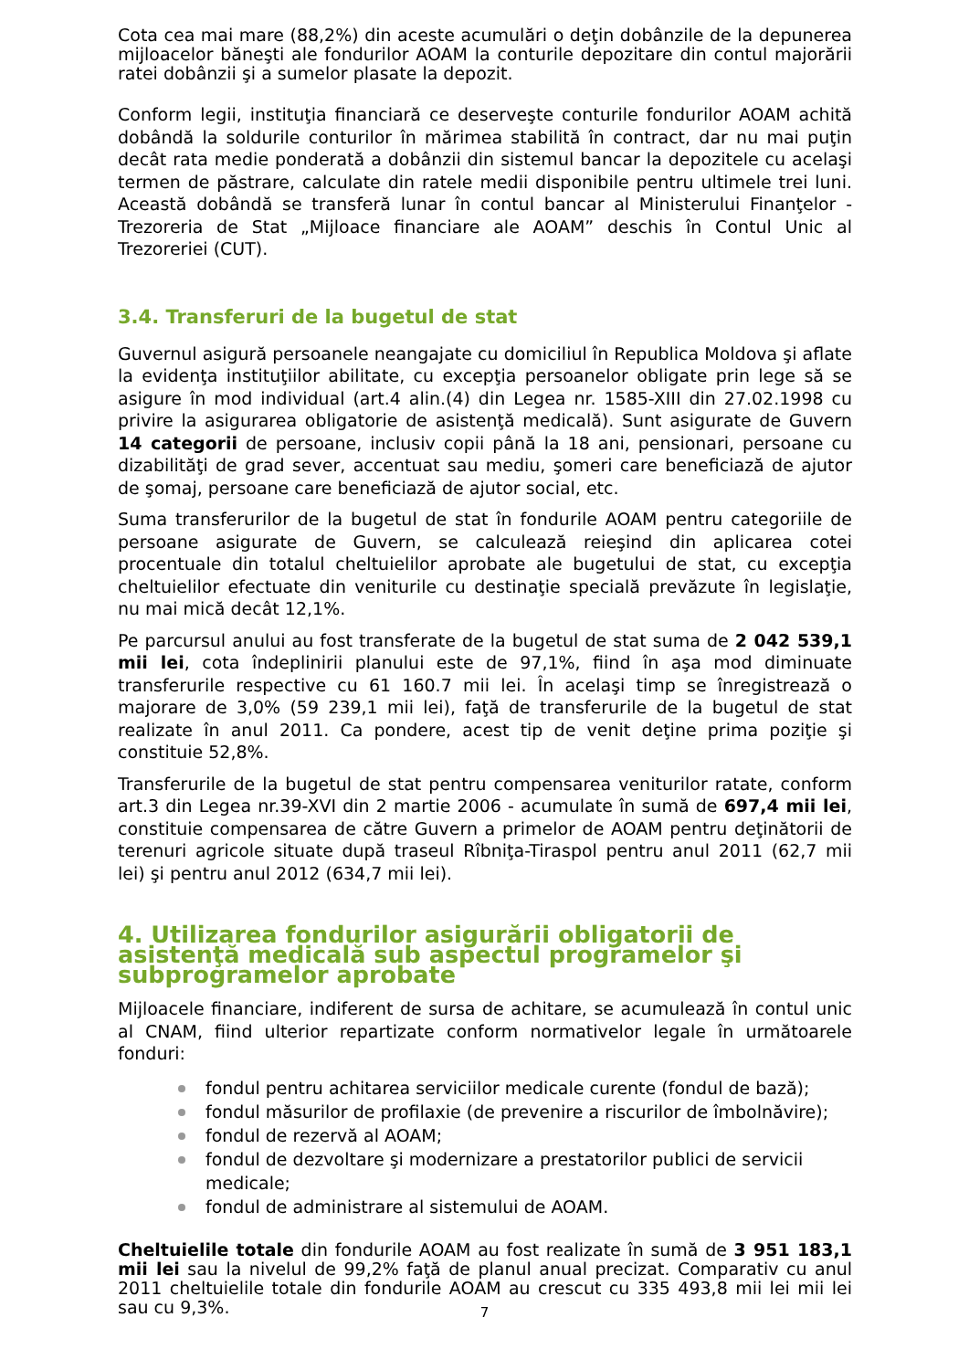Cota cea mai mare (88,2%) din aceste acumulări o deţin dobânzile de la depunerea mijloacelor băneşti ale fondurilor AOAM la conturile depozitare din contul majorării ratei dobânzii şi a sumelor plasate la depozit.
Conform legii, instituţia financiară ce deserveşte conturile fondurilor AOAM achită dobândă la soldurile conturilor în mărimea stabilită în contract, dar nu mai puţin decât rata medie ponderată a dobânzii din sistemul bancar la depozitele cu acelaşi termen de păstrare, calculate din ratele medii disponibile pentru ultimele trei luni. Această dobândă se transferă lunar în contul bancar al Ministerului Finanţelor - Trezoreria de Stat „Mijloace financiare ale AOAM” deschis în Contul Unic al Trezoreriei (CUT).
3.4. Transferuri de la bugetul de stat
Guvernul asigură persoanele neangajate cu domiciliul în Republica Moldova şi aflate la evidenţa instituţiilor abilitate, cu excepţia persoanelor obligate prin lege să se asigure în mod individual (art.4 alin.(4) din Legea nr. 1585-XIII din 27.02.1998 cu privire la asigurarea obligatorie de asistenţă medicală). Sunt asigurate de Guvern 14 categorii de persoane, inclusiv copii până la 18 ani, pensionari, persoane cu dizabilităţi de grad sever, accentuat sau mediu, şomeri care beneficiază de ajutor de şomaj, persoane care beneficiază de ajutor social, etc.
Suma transferurilor de la bugetul de stat în fondurile AOAM pentru categoriile de persoane asigurate de Guvern, se calculează reieşind din aplicarea cotei procentuale din totalul cheltuielilor aprobate ale bugetului de stat, cu excepţia cheltuielilor efectuate din veniturile cu destinaţie specială prevăzute în legislaţie, nu mai mică decât 12,1%.
Pe parcursul anului au fost transferate de la bugetul de stat suma de 2 042 539,1 mii lei, cota îndeplinirii planului este de 97,1%, fiind în aşa mod diminuate transferurile respective cu 61 160.7 mii lei. În acelaşi timp se înregistrează o majorare de 3,0% (59 239,1 mii lei), faţă de transferurile de la bugetul de stat realizate în anul 2011. Ca pondere, acest tip de venit deţine prima poziţie şi constituie 52,8%.
Transferurile de la bugetul de stat pentru compensarea veniturilor ratate, conform art.3 din Legea nr.39-XVI din 2 martie 2006 - acumulate în sumă de 697,4 mii lei, constituie compensarea de către Guvern a primelor de AOAM pentru deţinătorii de terenuri agricole situate după traseul Rîbniţa-Tiraspol pentru anul 2011 (62,7 mii lei) şi pentru anul 2012 (634,7 mii lei).
4. Utilizarea fondurilor asigurării obligatorii de asistenţă medicală sub aspectul programelor şi subprogramelor aprobate
Mijloacele financiare, indiferent de sursa de achitare, se acumulează în contul unic al CNAM, fiind ulterior repartizate conform normativelor legale în următoarele fonduri:
fondul pentru achitarea serviciilor medicale curente (fondul de bază);
fondul măsurilor de profilaxie (de prevenire a riscurilor de îmbolnăvire);
fondul de rezervă al AOAM;
fondul de dezvoltare şi modernizare a prestatorilor publici de servicii medicale;
fondul de administrare al sistemului de AOAM.
Cheltuielile totale din fondurile AOAM au fost realizate în sumă de 3 951 183,1 mii lei sau la nivelul de 99,2% faţă de planul anual precizat. Comparativ cu anul 2011 cheltuielile totale din fondurile AOAM au crescut cu 335 493,8 mii lei mii lei sau cu 9,3%.
7